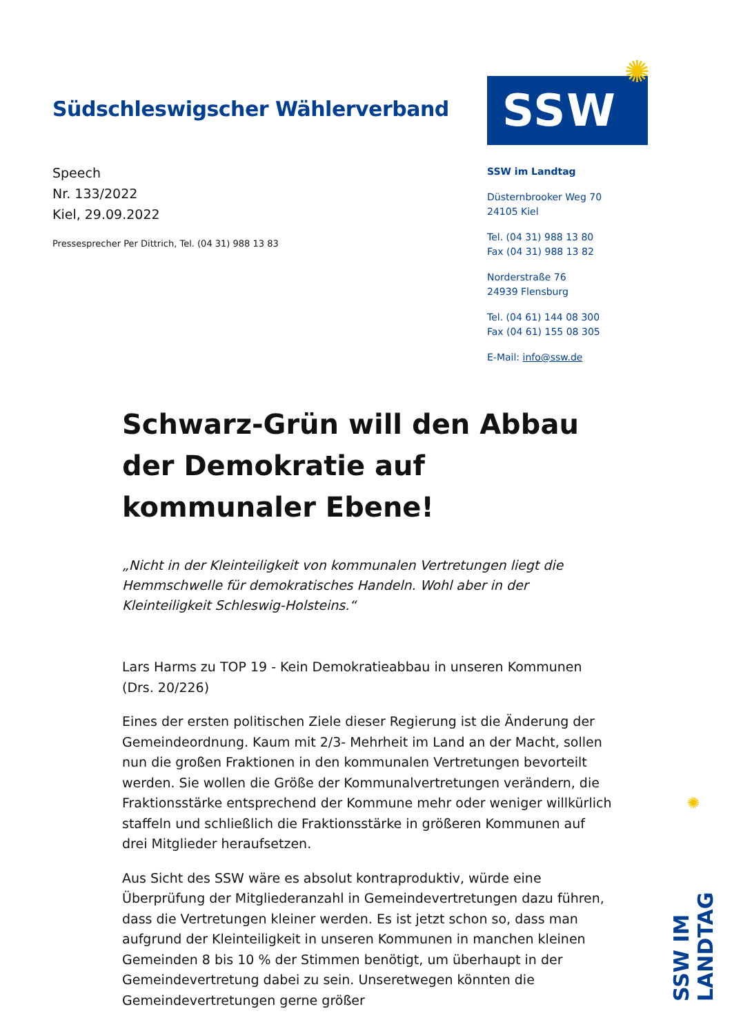✺
Südschleswigscher Wählerverband
Speech
Nr. 133/2022
Kiel, 29.09.2022
Pressesprecher Per Dittrich, Tel. (04 31) 988 13 83
SSW
SSW im Landtag
Düsternbrooker Weg 70
24105 Kiel
Tel. (04 31) 988 13 80
Fax (04 31) 988 13 82
Norderstraße 76
24939 Flensburg
Tel. (04 61) 144 08 300
Fax (04 61) 155 08 305
E-Mail: info@ssw.de
Schwarz-Grün will den Abbau der Demokratie auf kommunaler Ebene!
„Nicht in der Kleinteiligkeit von kommunalen Vertretungen liegt die Hemmschwelle für demokratisches Handeln. Wohl aber in der Kleinteiligkeit Schleswig-Holsteins.“
Lars Harms zu TOP 19 - Kein Demokratieabbau in unseren Kommunen (Drs. 20/226)
Eines der ersten politischen Ziele dieser Regierung ist die Änderung der Gemeindeordnung. Kaum mit 2/3- Mehrheit im Land an der Macht, sollen nun die großen Fraktionen in den kommunalen Vertretungen bevorteilt werden. Sie wollen die Größe der Kommunalvertretungen verändern, die Fraktionsstärke entsprechend der Kommune mehr oder weniger willkürlich staffeln und schließlich die Fraktionsstärke in größeren Kommunen auf drei Mitglieder heraufsetzen.
Aus Sicht des SSW wäre es absolut kontraproduktiv, würde eine Überprüfung der Mitgliederanzahl in Gemeindevertretungen dazu führen, dass die Vertretungen kleiner werden. Es ist jetzt schon so, dass man aufgrund der Kleinteiligkeit in unseren Kommunen in manchen kleinen Gemeinden 8 bis 10 % der Stimmen benötigt, um überhaupt in der Gemeindevertretung dabei zu sein. Unseretwegen könnten die Gemeindevertretungen gerne größer
✺
SSW IM LANDTAG